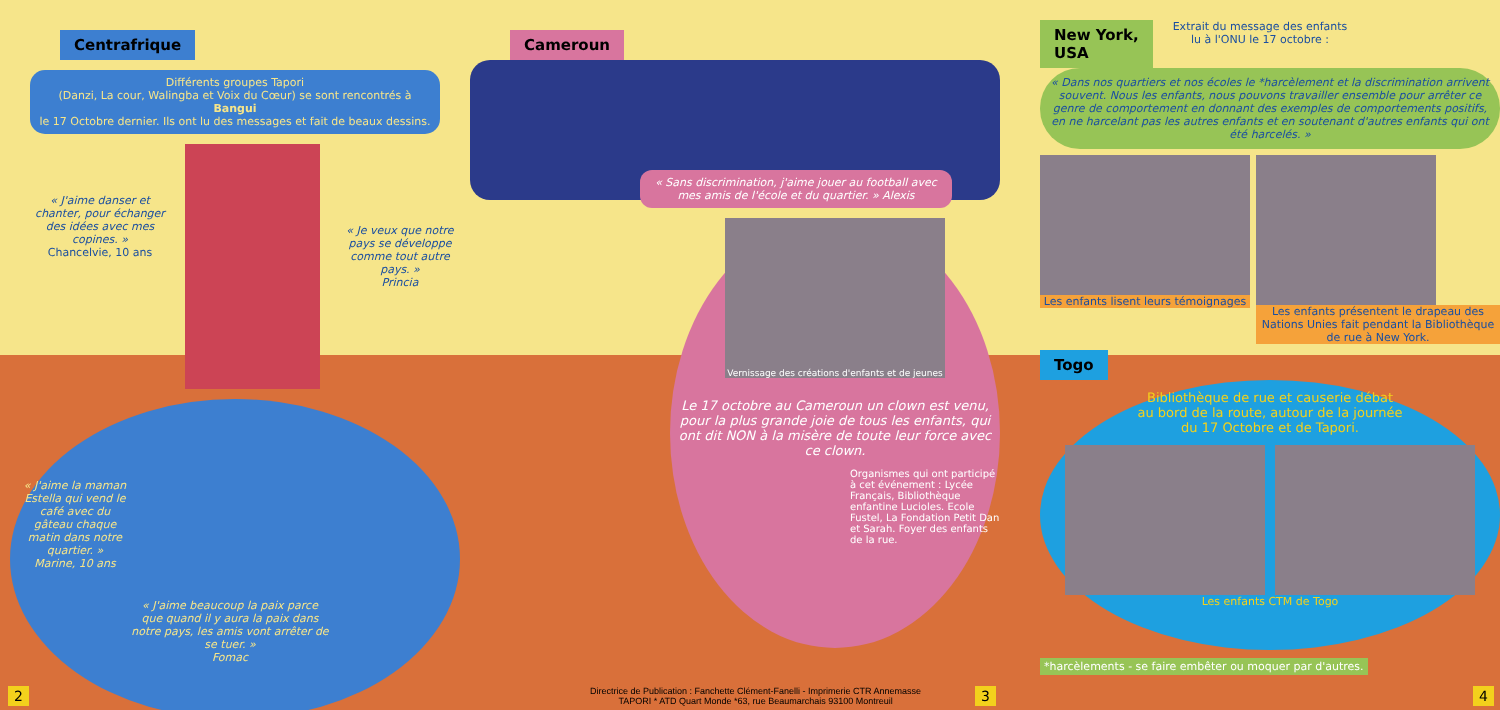Centrafrique
Différents groupes Tapori
(Danzi, La cour, Walingba et Voix du Cœur) se sont rencontrés à Bangui
le 17 Octobre dernier. Ils ont lu des messages et fait de beaux dessins.
« J'aime danser et chanter, pour échanger des idées avec mes copines. »
Chancelvie, 10 ans
« Je veux que notre pays se développe comme tout autre pays. »
Princia
« J'aime la maman Estella qui vend le café avec du gâteau chaque matin dans notre quartier. »
Marine, 10 ans
« J'aime beaucoup la paix parce que quand il y aura la paix dans notre pays, les amis vont arrêter de se tuer. »
Fomac
2
Cameroun
« Sans discrimination, j'aime jouer au football avec mes amis de l'école et du quartier. » Alexis
Vernissage des créations d'enfants et de jeunes
Le 17 octobre au Cameroun un clown est venu, pour la plus grande joie de tous les enfants, qui ont dit NON à la misère de toute leur force avec ce clown.
Organismes qui ont participé à cet événement : Lycée Français, Bibliothèque enfantine Lucioles. Ecole Fustel, La Fondation Petit Dan et Sarah. Foyer des enfants de la rue.
Directrice de Publication : Fanchette Clément-Fanelli - Imprimerie CTR Annemasse
TAPORI * ATD Quart Monde *63, rue Beaumarchais 93100 Montreuil
3
New York,
USA
Extrait du message des enfants
lu à l'ONU le 17 octobre :
« Dans nos quartiers et nos écoles le *harcèlement et la discrimination arrivent souvent. Nous les enfants, nous pouvons travailler ensemble pour arrêter ce genre de comportement en donnant des exemples de comportements positifs, en ne harcelant pas les autres enfants et en soutenant d'autres enfants qui ont été harcelés. »
Les enfants lisent leurs témoignages
Les enfants présentent le drapeau des Nations Unies fait pendant la Bibliothèque de rue à New York.
Togo
Bibliothèque de rue et causerie débat
au bord de la route, autour de la journée
du 17 Octobre et de Tapori.
Les enfants CTM de Togo
*harcèlements - se faire embêter ou moquer par d'autres.
4